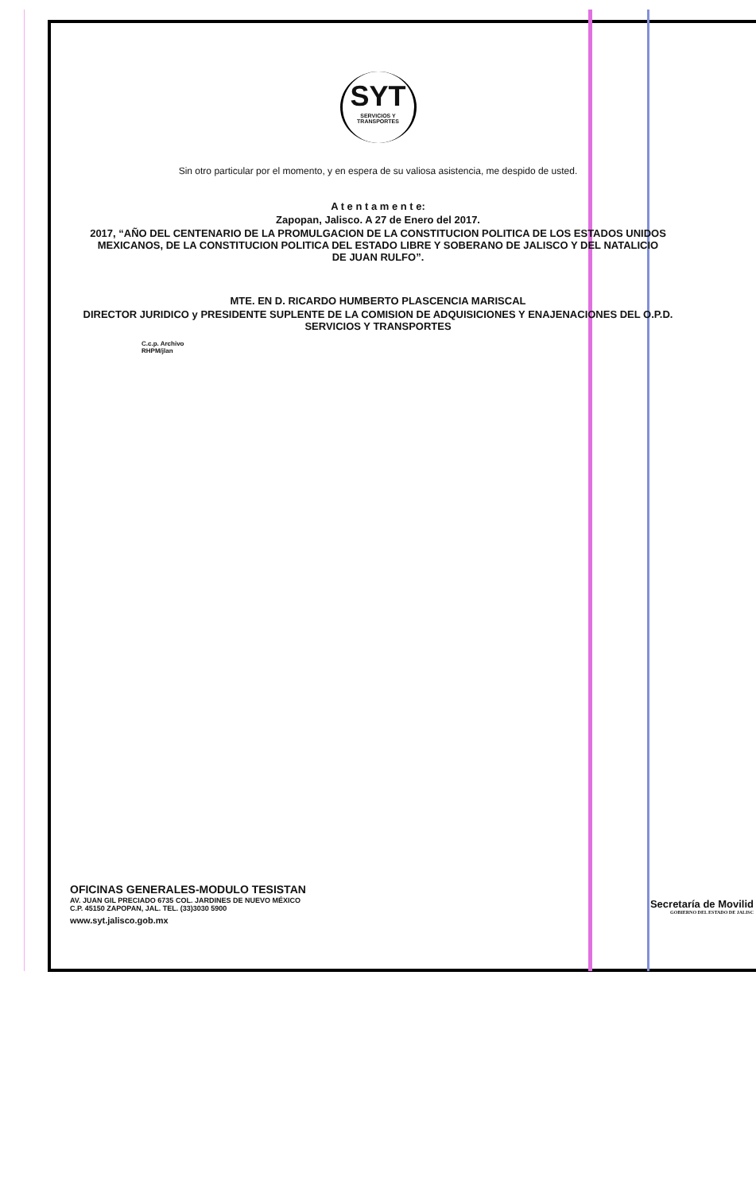SYT
SERVICIOS Y TRANSPORTES
Sin otro particular por el momento, y en espera de su valiosa asistencia, me despido de usted.
A t e n t a m e n t e:
Zapopan, Jalisco. A 27 de Enero del 2017.
2017, “AÑO DEL CENTENARIO DE LA PROMULGACION DE LA CONSTITUCION POLITICA DE LOS ESTADOS UNIDOS
MEXICANOS, DE LA CONSTITUCION POLITICA DEL ESTADO LIBRE Y SOBERANO DE JALISCO Y DEL NATALICIO
DE JUAN RULFO”.
MTE. EN D. RICARDO HUMBERTO PLASCENCIA MARISCAL
DIRECTOR JURIDICO y PRESIDENTE SUPLENTE DE LA COMISION DE ADQUISICIONES Y ENAJENACIONES DEL O.P.D.
SERVICIOS Y TRANSPORTES
C.c.p. Archivo
RHPM/jlan
OFICINAS GENERALES-MODULO TESISTAN
AV. JUAN GIL PRECIADO 6735 COL. JARDINES DE NUEVO MÉXICO
C.P. 45150 ZAPOPAN, JAL. TEL. (33)3030 5900
www.syt.jalisco.gob.mx
Secretaría de Movilid
GOBIERNO DEL ESTADO DE JALISC